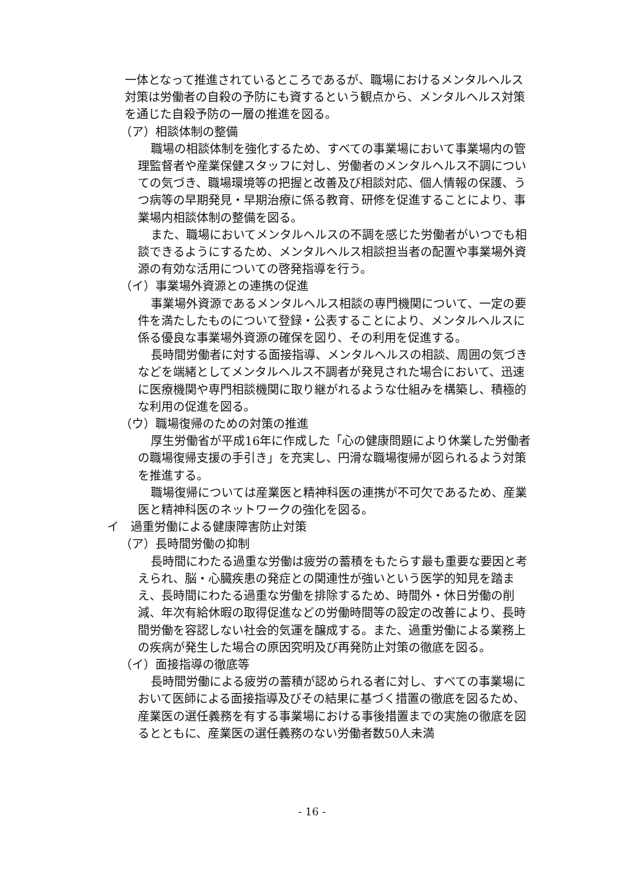一体となって推進されているところであるが、職場におけるメンタルヘルス対策は労働者の自殺の予防にも資するという観点から、メンタルヘルス対策を通じた自殺予防の一層の推進を図る。
（ア）相談体制の整備
職場の相談体制を強化するため、すべての事業場において事業場内の管理監督者や産業保健スタッフに対し、労働者のメンタルヘルス不調についての気づき、職場環境等の把握と改善及び相談対応、個人情報の保護、うつ病等の早期発見・早期治療に係る教育、研修を促進することにより、事業場内相談体制の整備を図る。
また、職場においてメンタルヘルスの不調を感じた労働者がいつでも相談できるようにするため、メンタルヘルス相談担当者の配置や事業場外資源の有効な活用についての啓発指導を行う。
（イ）事業場外資源との連携の促進
事業場外資源であるメンタルヘルス相談の専門機関について、一定の要件を満たしたものについて登録・公表することにより、メンタルヘルスに係る優良な事業場外資源の確保を図り、その利用を促進する。
長時間労働者に対する面接指導、メンタルヘルスの相談、周囲の気づきなどを端緒としてメンタルヘルス不調者が発見された場合において、迅速に医療機関や専門相談機関に取り継がれるような仕組みを構築し、積極的な利用の促進を図る。
（ウ）職場復帰のための対策の推進
厚生労働省が平成16年に作成した「心の健康問題により休業した労働者の職場復帰支援の手引き」を充実し、円滑な職場復帰が図られるよう対策を推進する。
職場復帰については産業医と精神科医の連携が不可欠であるため、産業医と精神科医のネットワークの強化を図る。
イ　過重労働による健康障害防止対策
（ア）長時間労働の抑制
長時間にわたる過重な労働は疲労の蓄積をもたらす最も重要な要因と考えられ、脳・心臓疾患の発症との関連性が強いという医学的知見を踏まえ、長時間にわたる過重な労働を排除するため、時間外・休日労働の削減、年次有給休暇の取得促進などの労働時間等の設定の改善により、長時間労働を容認しない社会的気運を醸成する。また、過重労働による業務上の疾病が発生した場合の原因究明及び再発防止対策の徹底を図る。
（イ）面接指導の徹底等
長時間労働による疲労の蓄積が認められる者に対し、すべての事業場において医師による面接指導及びその結果に基づく措置の徹底を図るため、産業医の選任義務を有する事業場における事後措置までの実施の徹底を図るとともに、産業医の選任義務のない労働者数50人未満
- 16 -